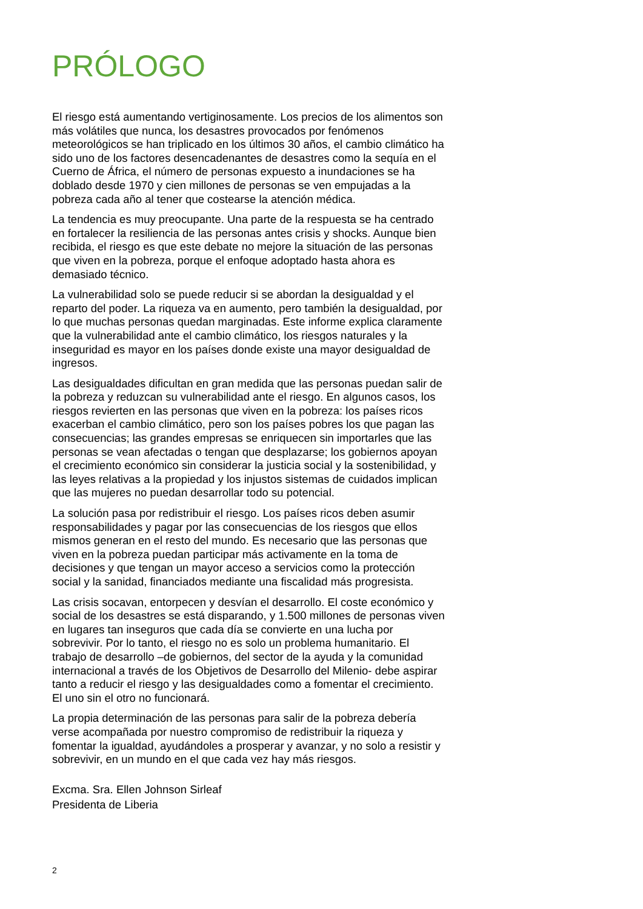PRÓLOGO
El riesgo está aumentando vertiginosamente. Los precios de los alimentos son más volátiles que nunca, los desastres provocados por fenómenos meteorológicos se han triplicado en los últimos 30 años, el cambio climático ha sido uno de los factores desencadenantes de desastres como la sequía en el Cuerno de África, el número de personas expuesto a inundaciones se ha doblado desde 1970 y cien millones de personas se ven empujadas a la pobreza cada año al tener que costearse la atención médica.
La tendencia es muy preocupante. Una parte de la respuesta se ha centrado en fortalecer la resiliencia de las personas antes crisis y shocks. Aunque bien recibida, el riesgo es que este debate no mejore la situación de las personas que viven en la pobreza, porque el enfoque adoptado hasta ahora es demasiado técnico.
La vulnerabilidad solo se puede reducir si se abordan la desigualdad y el reparto del poder. La riqueza va en aumento, pero también la desigualdad, por lo que muchas personas quedan marginadas. Este informe explica claramente que la vulnerabilidad ante el cambio climático, los riesgos naturales y la inseguridad es mayor en los países donde existe una mayor desigualdad de ingresos.
Las desigualdades dificultan en gran medida que las personas puedan salir de la pobreza y reduzcan su vulnerabilidad ante el riesgo. En algunos casos, los riesgos revierten en las personas que viven en la pobreza: los países ricos exacerban el cambio climático, pero son los países pobres los que pagan las consecuencias; las grandes empresas se enriquecen sin importarles que las personas se vean afectadas o tengan que desplazarse; los gobiernos apoyan el crecimiento económico sin considerar la justicia social y la sostenibilidad, y las leyes relativas a la propiedad y los injustos sistemas de cuidados implican que las mujeres no puedan desarrollar todo su potencial.
La solución pasa por redistribuir el riesgo. Los países ricos deben asumir responsabilidades y pagar por las consecuencias de los riesgos que ellos mismos generan en el resto del mundo. Es necesario que las personas que viven en la pobreza puedan participar más activamente en la toma de decisiones y que tengan un mayor acceso a servicios como la protección social y la sanidad, financiados mediante una fiscalidad más progresista.
Las crisis socavan, entorpecen y desvían el desarrollo. El coste económico y social de los desastres se está disparando, y 1.500 millones de personas viven en lugares tan inseguros que cada día se convierte en una lucha por sobrevivir. Por lo tanto, el riesgo no es solo un problema humanitario. El trabajo de desarrollo –de gobiernos, del sector de la ayuda y la comunidad internacional a través de los Objetivos de Desarrollo del Milenio- debe aspirar tanto a reducir el riesgo y las desigualdades como a fomentar el crecimiento. El uno sin el otro no funcionará.
La propia determinación de las personas para salir de la pobreza debería verse acompañada por nuestro compromiso de redistribuir la riqueza y fomentar la igualdad, ayudándoles a prosperar y avanzar, y no solo a resistir y sobrevivir, en un mundo en el que cada vez hay más riesgos.
Excma. Sra. Ellen Johnson Sirleaf
Presidenta de Liberia
2